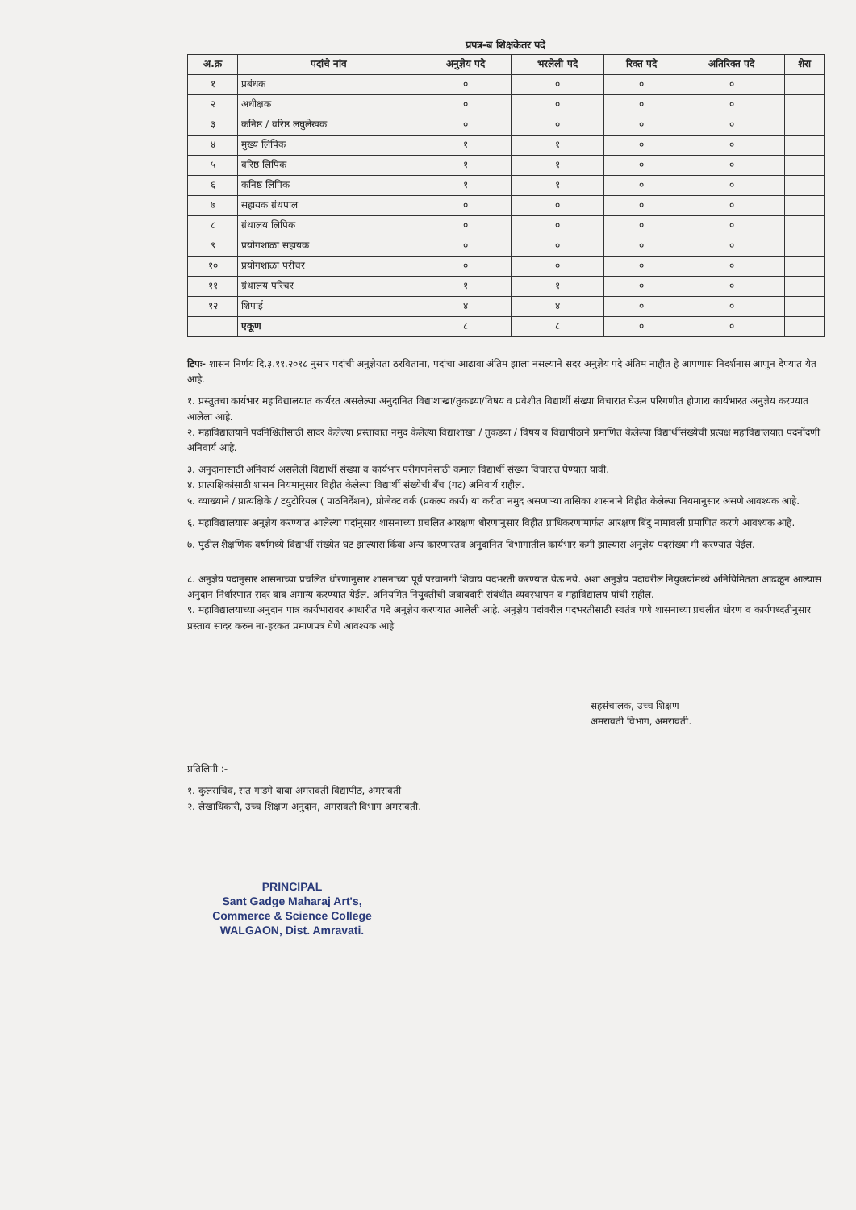प्रपत्र-ब शिक्षकेतर पदे
| अ.क्र | पदांचे नांव | अनुज्ञेय पदे | भरलेली पदे | रिक्त पदे | अतिरिक्त पदे | शेरा |
| --- | --- | --- | --- | --- | --- | --- |
| १ | प्रबंधक | ० | ० | ० | ० | |
| २ | अधीक्षक | ० | ० | ० | ० | |
| ३ | कनिष्ठ / वरिष्ठ लघुलेखक | ० | ० | ० | ० | |
| ४ | मुख्य लिपिक | १ | १ | ० | ० | |
| ५ | वरिष्ठ लिपिक | १ | १ | ० | ० | |
| ६ | कनिष्ठ लिपिक | १ | १ | ० | ० | |
| ७ | सहायक ग्रंथपाल | ० | ० | ० | ० | |
| ८ | ग्रंथालय लिपिक | ० | ० | ० | ० | |
| ९ | प्रयोगशाळा सहायक | ० | ० | ० | ० | |
| १० | प्रयोगशाळा परीचर | ० | ० | ० | ० | |
| ११ | ग्रंथालय परिचर | १ | १ | ० | ० | |
| १२ | शिपाई | ४ | ४ | ० | ० | |
| | एकूण | ८ | ८ | ० | ० | |
टिपः- शासन निर्णय दि.३.११.२०१८ नुसार पदांची अनुज्ञेयता ठरविताना, पदांचा आढावा अंतिम झाला नसल्याने सदर अनुज्ञेय पदे अंतिम नाहीत हे आपणास निदर्शनास आणुन देण्यात येत आहे.
१. प्रस्तुतचा कार्यभार महाविद्यालयात कार्यरत असलेल्या अनुदानित विद्याशाखा/तुकडया/विषय व प्रवेशीत विद्यार्थी संख्या विचारात घेऊन परिगणीत होणारा कार्यभारत अनुज्ञेय करण्यात आलेला आहे.
२. महाविद्यालयाने पदनिश्चितीसाठी सादर केलेल्या प्रस्तावात नमुद केलेल्या विद्याशाखा / तुकडया / विषय व विद्यापीठाने प्रमाणित केलेल्या विद्यार्थीसंख्येची प्रत्यक्ष महाविद्यालयात पदनोंदणी अनिवार्य आहे.
३. अनुदानासाठी अनिवार्य असलेली विद्यार्थी संख्या व कार्यभार परीगणनेसाठी कमाल विद्यार्थी संख्या विचारात घेण्यात यावी.
४. प्रात्यक्षिकांसाठी शासन नियमानुसार विहीत केलेल्या विद्यार्थी संख्येची बँच (गट) अनिवार्य राहील.
५. व्याख्याने / प्रात्यक्षिके / टयुटोरियल ( पाठनिर्देशन), प्रोजेक्ट वर्क (प्रकल्प कार्य) या करीता नमुद असणाऱ्या तासिका शासनाने विहीत केलेल्या नियमानुसार असणे आवश्यक आहे.
६. महाविद्यालयास अनुज्ञेय करण्यात आलेल्या पदांनुसार शासनाच्या प्रचलित आरक्षण धोरणानुसार विहीत प्राधिकरणामार्फत आरक्षण बिंदु नामावली प्रमाणित करणे आवश्यक आहे.
७. पुढील शैक्षणिक वर्षामध्ये विद्यार्थी संख्येत घट झाल्यास किंवा अन्य कारणास्तव अनुदानित विभागातील कार्यभार कमी झाल्यास अनुज्ञेय पदसंख्या मी करण्यात येईल.
८. अनुज्ञेय पदानुसार शासनाच्या प्रचलित धोरणानुसार शासनाच्या पूर्व परवानगी शिवाय पदभरती करण्यात येऊ नये. अशा अनुज्ञेय पदावरील नियुक्त्यांमध्ये अनियिमितता आढळून आल्यास अनुदान निर्धारणात सदर बाब अमान्य करण्यात येईल. अनियमित नियुक्तीची जबाबदारी संबंधीत व्यवस्थापन व महाविद्यालय यांची राहील.
९. महाविद्यालयाच्या अनुदान पात्र कार्यभारावर आधारीत पदे अनुज्ञेय करण्यात आलेली आहे. अनुज्ञेय पदांवरील पदभरतीसाठी स्वतंत्र पणे शासनाच्या प्रचलीत धोरण व कार्यपध्दतीनुसार प्रस्ताव सादर करुन ना-हरकत प्रमाणपत्र घेणे आवश्यक आहे
सहसंचालक, उच्च शिक्षण
अमरावती विभाग, अमरावती.
प्रतिलिपी :-
१. कुलसचिव, सत गाडगे बाबा अमरावती विद्यापीठ, अमरावती
२. लेखाधिकारी, उच्च शिक्षण अनुदान, अमरावती विभाग अमरावती.
PRINCIPAL
Sant Gadge Maharaj Art's,
Commerce & Science College
WALGAON, Dist. Amravati.